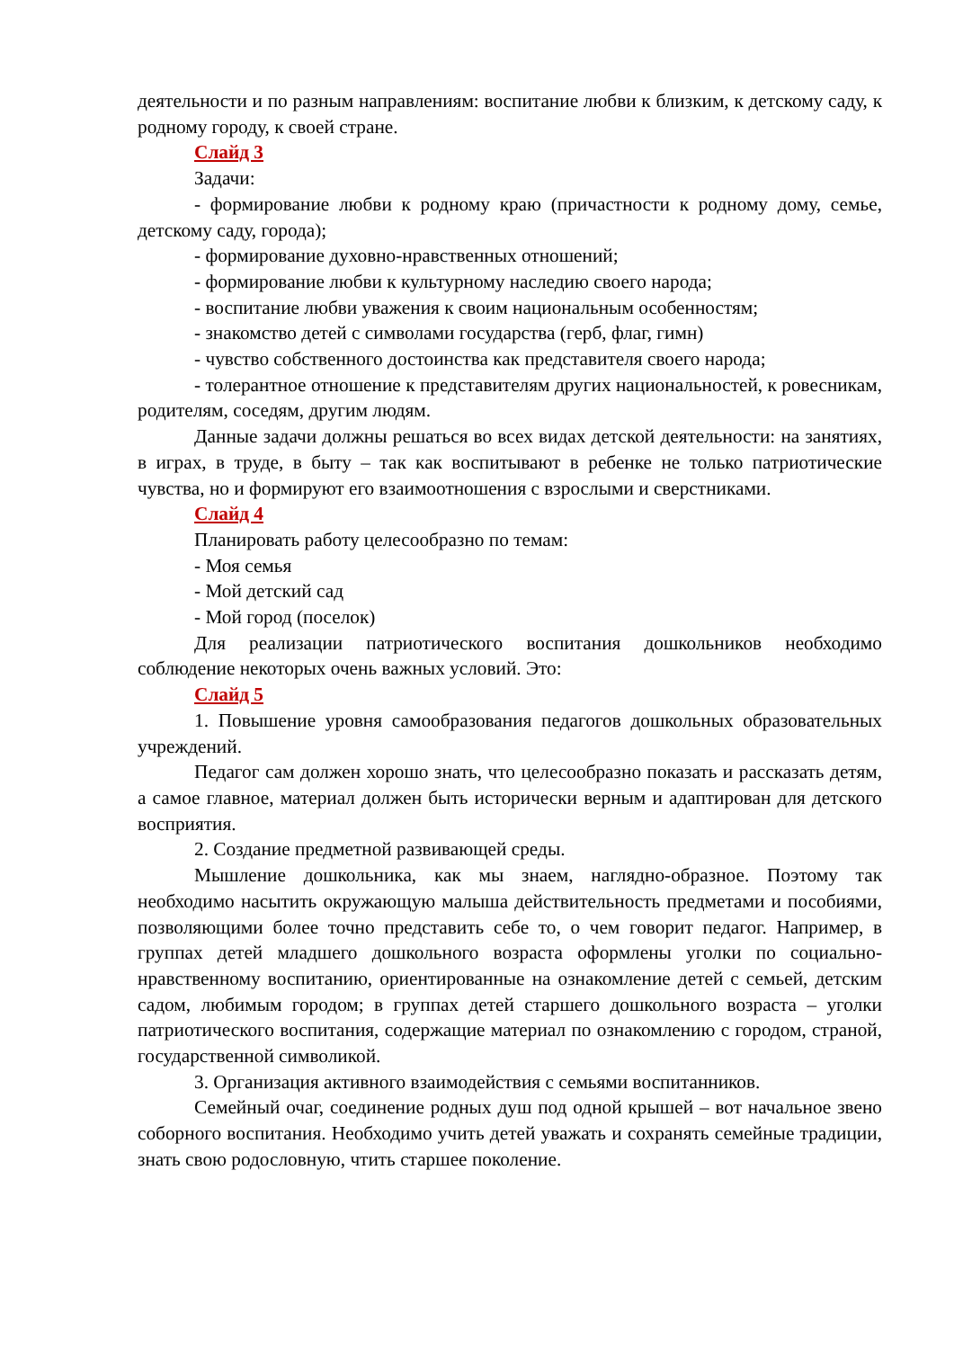деятельности и по разным направлениям: воспитание любви к близким, к детскому саду, к родному городу, к своей стране.
Слайд 3
Задачи:
- формирование любви к родному краю (причастности к родному дому, семье, детскому саду, города);
- формирование духовно-нравственных отношений;
- формирование любви к культурному наследию своего народа;
- воспитание любви уважения к своим национальным особенностям;
- знакомство детей с символами государства (герб, флаг, гимн)
- чувство собственного достоинства как представителя своего народа;
- толерантное отношение к представителям других национальностей, к ровесникам, родителям, соседям, другим людям.
Данные задачи должны решаться во всех видах детской деятельности: на занятиях, в играх, в труде, в быту – так как воспитывают в ребенке не только патриотические чувства, но и формируют его взаимоотношения с взрослыми и сверстниками.
Слайд 4
Планировать работу целесообразно по темам:
- Моя семья
- Мой детский сад
- Мой город (поселок)
Для реализации патриотического воспитания дошкольников необходимо соблюдение некоторых очень важных условий. Это:
Слайд 5
1. Повышение уровня самообразования педагогов дошкольных образовательных учреждений.
Педагог сам должен хорошо знать, что целесообразно показать и рассказать детям, а самое главное, материал должен быть исторически верным и адаптирован для детского восприятия.
2. Создание предметной развивающей среды.
Мышление дошкольника, как мы знаем, наглядно-образное. Поэтому так необходимо насытить окружающую малыша действительность предметами и пособиями, позволяющими более точно представить себе то, о чем говорит педагог. Например, в группах детей младшего дошкольного возраста оформлены уголки по социально-нравственному воспитанию, ориентированные на ознакомление детей с семьей, детским садом, любимым городом; в группах детей старшего дошкольного возраста – уголки патриотического воспитания, содержащие материал по ознакомлению с городом, страной, государственной символикой.
3. Организация активного взаимодействия с семьями воспитанников.
Семейный очаг, соединение родных душ под одной крышей – вот начальное звено соборного воспитания. Необходимо учить детей уважать и сохранять семейные традиции, знать свою родословную, чтить старшее поколение.